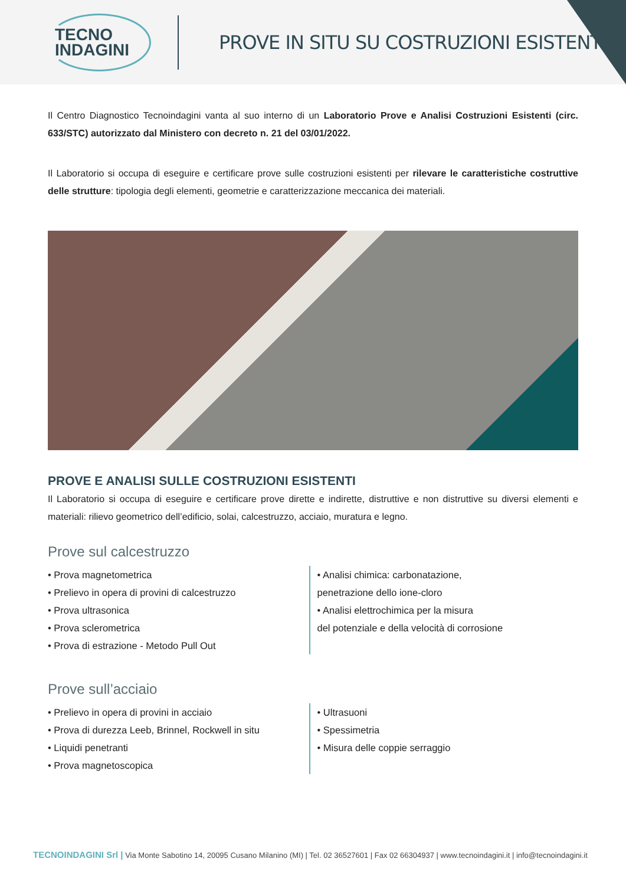TECNO
INDAGINI
PROVE IN SITU SU COSTRUZIONI ESISTENTI
Il Centro Diagnostico Tecnoindagini vanta al suo interno di un Laboratorio Prove e Analisi Costruzioni Esistenti (circ. 633/STC) autorizzato dal Ministero con decreto n. 21 del 03/01/2022.
Il Laboratorio si occupa di eseguire e certificare prove sulle costruzioni esistenti per rilevare le caratteristiche costruttive delle strutture: tipologia degli elementi, geometrie e caratterizzazione meccanica dei materiali.
PROVE E ANALISI SULLE COSTRUZIONI ESISTENTI
Il Laboratorio si occupa di eseguire e certificare prove dirette e indirette, distruttive e non distruttive su diversi elementi e materiali: rilievo geometrico dell’edificio, solai, calcestruzzo, acciaio, muratura e legno.
Prove sul calcestruzzo
• Prova magnetometrica
• Prelievo in opera di provini di calcestruzzo
• Prova ultrasonica
• Prova sclerometrica
• Prova di estrazione - Metodo Pull Out
• Analisi chimica: carbonatazione,
penetrazione dello ione-cloro
• Analisi elettrochimica per la misura
del potenziale e della velocità di corrosione
Prove sull’acciaio
• Prelievo in opera di provini in acciaio
• Prova di durezza Leeb, Brinnel, Rockwell in situ
• Liquidi penetranti
• Prova magnetoscopica
• Ultrasuoni
• Spessimetria
• Misura delle coppie serraggio
TECNOINDAGINI Srl | Via Monte Sabotino 14, 20095 Cusano Milanino (MI) | Tel. 02 36527601 | Fax 02 66304937 | www.tecnoindagini.it | info@tecnoindagini.it